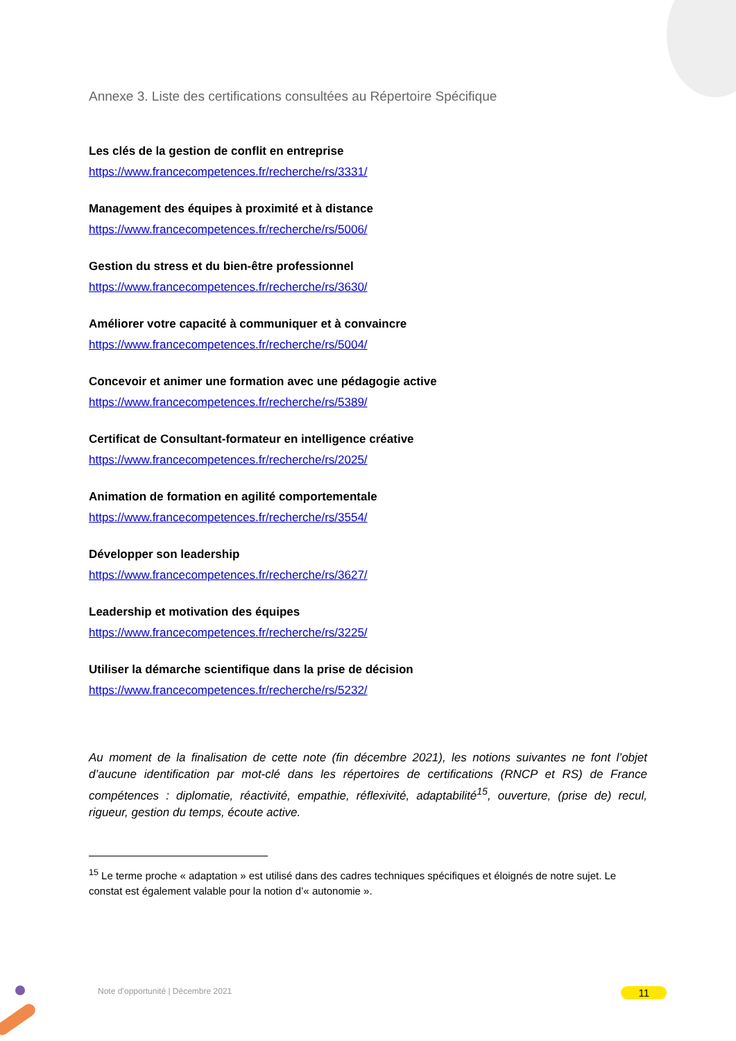Annexe 3. Liste des certifications consultées au Répertoire Spécifique
Les clés de la gestion de conflit en entreprise
https://www.francecompetences.fr/recherche/rs/3331/
Management des équipes à proximité et à distance
https://www.francecompetences.fr/recherche/rs/5006/
Gestion du stress et du bien-être professionnel
https://www.francecompetences.fr/recherche/rs/3630/
Améliorer votre capacité à communiquer et à convaincre
https://www.francecompetences.fr/recherche/rs/5004/
Concevoir et animer une formation avec une pédagogie active
https://www.francecompetences.fr/recherche/rs/5389/
Certificat de Consultant-formateur en intelligence créative
https://www.francecompetences.fr/recherche/rs/2025/
Animation de formation en agilité comportementale
https://www.francecompetences.fr/recherche/rs/3554/
Développer son leadership
https://www.francecompetences.fr/recherche/rs/3627/
Leadership et motivation des équipes
https://www.francecompetences.fr/recherche/rs/3225/
Utiliser la démarche scientifique dans la prise de décision
https://www.francecompetences.fr/recherche/rs/5232/
Au moment de la finalisation de cette note (fin décembre 2021), les notions suivantes ne font l’objet d’aucune identification par mot-clé dans les répertoires de certifications (RNCP et RS) de France compétences : diplomatie, réactivité, empathie, réflexivité, adaptabilité<sup>15</sup>, ouverture, (prise de) recul, rigueur, gestion du temps, écoute active.
<sup>15</sup> Le terme proche « adaptation » est utilisé dans des cadres techniques spécifiques et éloignés de notre sujet. Le constat est également valable pour la notion d’« autonomie ».
Note d’opportunité | Décembre 2021 11